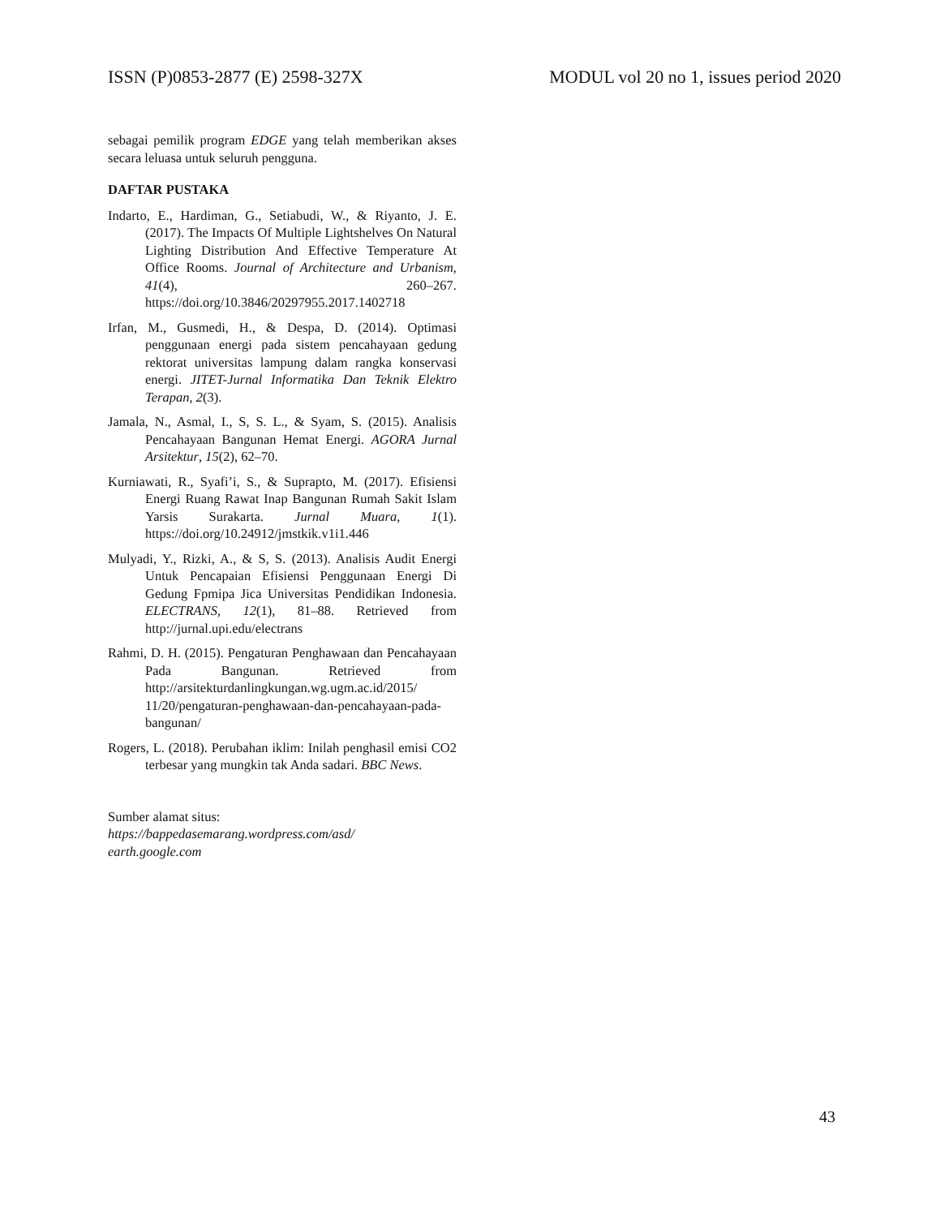ISSN (P)0853-2877 (E) 2598-327X MODUL vol 20 no 1, issues period 2020
sebagai pemilik program EDGE yang telah memberikan akses secara leluasa untuk seluruh pengguna.
DAFTAR PUSTAKA
Indarto, E., Hardiman, G., Setiabudi, W., & Riyanto, J. E. (2017). The Impacts Of Multiple Lightshelves On Natural Lighting Distribution And Effective Temperature At Office Rooms. Journal of Architecture and Urbanism, 41(4), 260–267. https://doi.org/10.3846/20297955.2017.1402718
Irfan, M., Gusmedi, H., & Despa, D. (2014). Optimasi penggunaan energi pada sistem pencahayaan gedung rektorat universitas lampung dalam rangka konservasi energi. JITET-Jurnal Informatika Dan Teknik Elektro Terapan, 2(3).
Jamala, N., Asmal, I., S, S. L., & Syam, S. (2015). Analisis Pencahayaan Bangunan Hemat Energi. AGORA Jurnal Arsitektur, 15(2), 62–70.
Kurniawati, R., Syafi’i, S., & Suprapto, M. (2017). Efisiensi Energi Ruang Rawat Inap Bangunan Rumah Sakit Islam Yarsis Surakarta. Jurnal Muara, 1(1). https://doi.org/10.24912/jmstkik.v1i1.446
Mulyadi, Y., Rizki, A., & S, S. (2013). Analisis Audit Energi Untuk Pencapaian Efisiensi Penggunaan Energi Di Gedung Fpmipa Jica Universitas Pendidikan Indonesia. ELECTRANS, 12(1), 81–88. Retrieved from http://jurnal.upi.edu/electrans
Rahmi, D. H. (2015). Pengaturan Penghawaan dan Pencahayaan Pada Bangunan. Retrieved from http://arsitekturdanlingkungan.wg.ugm.ac.id/2015/ 11/20/pengaturan-penghawaan-dan-pencahayaan-pada-bangunan/
Rogers, L. (2018). Perubahan iklim: Inilah penghasil emisi CO2 terbesar yang mungkin tak Anda sadari. BBC News.
Sumber alamat situs:
https://bappedasemarang.wordpress.com/asd/
earth.google.com
43